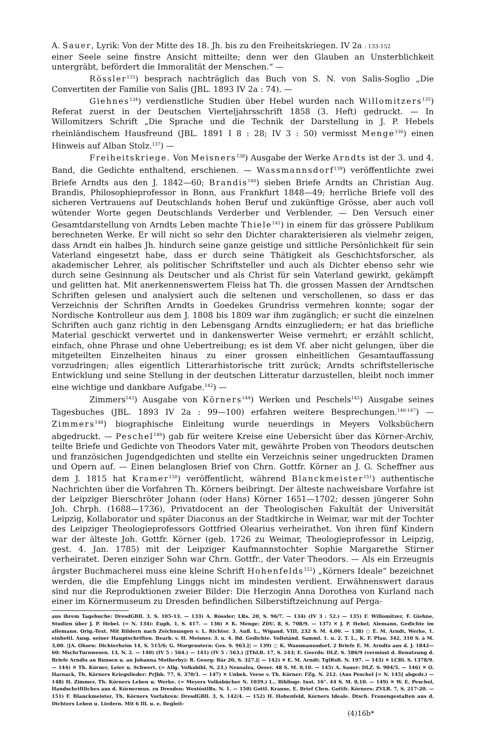A. Sauer, Lyrik: Von der Mitte des 18. Jh. bis zu den Freiheitskriegen. IV 2a : 133-152
einer Seele seine finstre Ansicht mitteilte; denn wer den Glauben an Unsterblichkeit untergräbt, befördert die Immoralität der Menschen.“ —
Rössler<sup>133</sup>) besprach nachträglich das Buch von S. N. von Salis-Soglio „Die Convertiten der Familie von Salis (JBL. 1893 IV 2a : 74). —
Giehnes<sup>134</sup>) verdienstliche Studien über Hebel wurden nach Willomitzers<sup>135</sup>) Referat zuerst in der Deutschen Vierteljahrsschrift 1858 (3. Heft) gedruckt. — In Willomitzers Schrift „Die Sprache und die Technik der Darstellung in J. P. Hebels rheinländischem Hausfreund (JBL. 1891 I 8 : 28; IV 3 : 50) vermisst Menge<sup>136</sup>) einen Hinweis auf Alban Stolz.<sup>137</sup>) —
Freiheitskriege. Von Meisners<sup>138</sup>) Ausgabe der Werke Arndts ist der 3. und 4. Band, die Gedichte enthaltend, erschienen. — Wassmannsdorf<sup>139</sup>) veröffentlichte zwei Briefe Arndts aus den J. 1842—60; Brandis<sup>140</sup>) sieben Briefe Arndts an Christian Aug. Brandis, Philosophieprofessor in Bonn, aus Frankfurt 1848—49; herrliche Briefe voll des sicheren Vertrauens auf Deutschlands hohen Beruf und zukünftige Grösse, aber auch voll wütender Worte gegen Deutschlands Verderber und Verblender. — Den Versuch einer Gesamtdarstellung von Arndts Leben machte Thiele<sup>141</sup>) in einem für das grössere Publikum berechneten Werke. Er will nicht so sehr den Dichter charakterisieren als vielmehr zeigen, dass Arndt ein halbes Jh. hindurch seine ganze geistige und sittliche Persönlichkeit für sein Vaterland eingesetzt habe, dass er durch seine Thätigkeit als Geschichtsforscher, als akademischer Lehrer, als politischer Schriftsteller und auch als Dichter ebenso sehr wie durch seine Gesinnung als Deutscher und als Christ für sein Vaterland gewirkt, gekämpft und gelitten hat. Mit anerkennenswertem Fleiss hat Th. die grossen Massen der Arndtschen Schriften gelesen und analysiert auch die seltenen und verschollenen, so dass er das Verzeichnis der Schriften Arndts in Goedekes Grundriss vermehren konnte; sogar der Nordische Kontrolleur aus dem J. 1808 bis 1809 war ihm zugänglich; er sucht die einzelnen Schriften auch ganz richtig in den Lebensgang Arndts einzugliedern; er hat das briefliche Material geschickt verwertet und in dankenswerter Weise vermehrt; er erzählt schlicht, einfach, ohne Phrase und ohne Uebertreibung; es ist dem Vf. aber nicht gelungen, über die mitgeteilten Einzelheiten hinaus zu einer grossen einheitlichen Gesamtauffassung vorzudringen; alles eigentlich Litterarhistorische tritt zurück; Arndts schriftstellerische Entwicklung und seine Stellung in der deutschen Litteratur darzustellen, bleibt noch immer eine wichtige und dankbare Aufgabe.<sup>142</sup>) —
Zimmers<sup>143</sup>) Ausgabe von Körners<sup>144</sup>) Werken und Peschels<sup>145</sup>) Ausgabe seines Tagesbuches (JBL. 1893 IV 2a : 99—100) erfahren weitere Besprechungen.<sup>146-147</sup>) — Zimmers<sup>148</sup>) biographische Einleitung wurde neuerdings in Meyers Volksbüchern abgedruckt. — Peschel<sup>149</sup>) gab für weitere Kreise eine Uebersicht über das Körner-Archiv, teilte Briefe und Gedichte von Theodors Vater mit, gewährte Proben von Theodors deutschen und französichen Jugendgedichten und stellte ein Verzeichnis seiner ungedruckten Dramen und Opern auf. — Einen belanglosen Brief von Chrn. Gottfr. Körner an J. G. Scheffner aus dem J. 1815 hat Kramer<sup>150</sup>) veröffentlicht, während Blanckmeister<sup>151</sup>) authentische Nachrichten über die Vorfahren Th. Körners beibringt. Der älteste nachweisbare Vorfahre ist der Leipziger Bierschröter Johann (oder Hans) Körner 1651—1702; dessen jüngerer Sohn Joh. Chrph. (1688—1736), Privatdocent an der Theologischen Fakultät der Universität Leipzig, Kollaborator und später Diaconus an der Stadtkirche in Weimar, war mit der Tochter des Leipziger Theologieprofessors Gottfried Olearius verheirathet. Von ihren fünf Kindern war der älteste Joh. Gottfr. Körner (geb. 1726 zu Weimar, Theologieprofessor in Leipzig, gest. 4. Jan. 1785) mit der Leipziger Kaufmannstochter Sophie Margarethe Stirner verheiratet. Deren einziger Sohn war Chrn. Gottfr., der Vater Theodors. — Als ein Erzeugnis ärgster Buchmacherei muss eine kleine Schrift Hohenfelds<sup>152</sup>) „Körners Ideale“ bezeichnet werden, die die Empfehlung Linggs nicht im mindesten verdient. Erwähnenswert daraus sind nur die Reproduktionen zweier Bilder: Die Herzogin Anna Dorothea von Kurland nach einer im Körnermuseum zu Dresden befindlichen Silberstiftzeichnung auf Perga-
aus ihrem Tagebuche: DresdGBll. 3, S. 105-13. — 133) A. Rössler: LRs. 20, S. 96/7. — 134) (IV 3 : 52.) — 135) F. Willomitzer, F. Giehne, Studien über J. P. Hebel. (= N. 134): Euph. 1, S. 417. — 136) ✕ K. Menge: ZDU. 8, S. 708/9. — 137) ✕ J. P. Hebel, Alemann. Gedichte im allemann. Orig.-Text. Mit Bildern nach Zeichnungen v. L. Richter. 3. Aufl. L., Wigand. VIII, 232 S. M. 4,00. — 138) ○ E. M. Arndt, Werke, 1. einheitl. Ausg. seiner Hauptschriften. Bearb. v. H. Meisner. 3. u. 4. Bd. Gedichte. Vollständ. Samml. 1. u. 2. T. L., K. F. Pfau. 342, 310 S. à M. 3,00. |[A. Ohorn: Dichterheim 14, S. 515/6; G. Morgenstern: Ges. S. 963.]| — 139) ○ K. Wassmannsdorf, 2 Briefe E. M. Arndts aus d. J. 1842—60: MschrTurnwesen. 13, N. 2. — 140) (IV 5 : 564.) — 141) (IV 5 : 563.) |[ThLB. 17, S. 243; E. Geerds: DLZ. S. 586/9 (vermisst d. Benutzung d. Briefe Arndts an Bunsen u. an Johanna Motherby); R. Georg: Bär 20, S. 327.]| — 142) ✕ E. M. Arndt: TglRsB. N. 197. — 143) ✕ LCBl. S. 1378/9. — 144) ✕ Th. Körner, Leier u. Schwert. (= Allg. Volksbibl. N. 23.) Neusalza, Oeser. 48 S. M. 0,10. — 145) A. Sauer: DLZ. S. 904/5. — 146) ✕ O. Harnack, Th. Körners Kriegslieder: PrJbb. 77, S. 370/1. — 147) ✕ Unbek. Verse v. Th. Körner: FZg. N. 212. (Aus Peschel [= N. 145] abgedr.) — 148) H. Zimmer, Th. Körners Leben u. Werke. (= Meyers Volksbücher N. 1039.) L., Bibliogr. Inst. 16°. 44 S. M. 0,10. — 149) ✕ W. E. Peschel, Handschriftliches aus d. Körnermus. zu Dresden: WestöstlRs. N. 1. — 150) Gottl. Krause, E. Brief Chrn. Gottfr. Körners: ZVLR. 7, S. 217-20. — 151) F. Blanckmeister, Th. Körners Vorfahren: DresdGBll. 3, S. 142/4. — 152) H. Hohenfeld, Körners Ideale. Dtsch. Frauengestalten aus d. Dichters Leben u. Liedern. Mit 6 Ill. u. e. Begleit-
(4)16b*